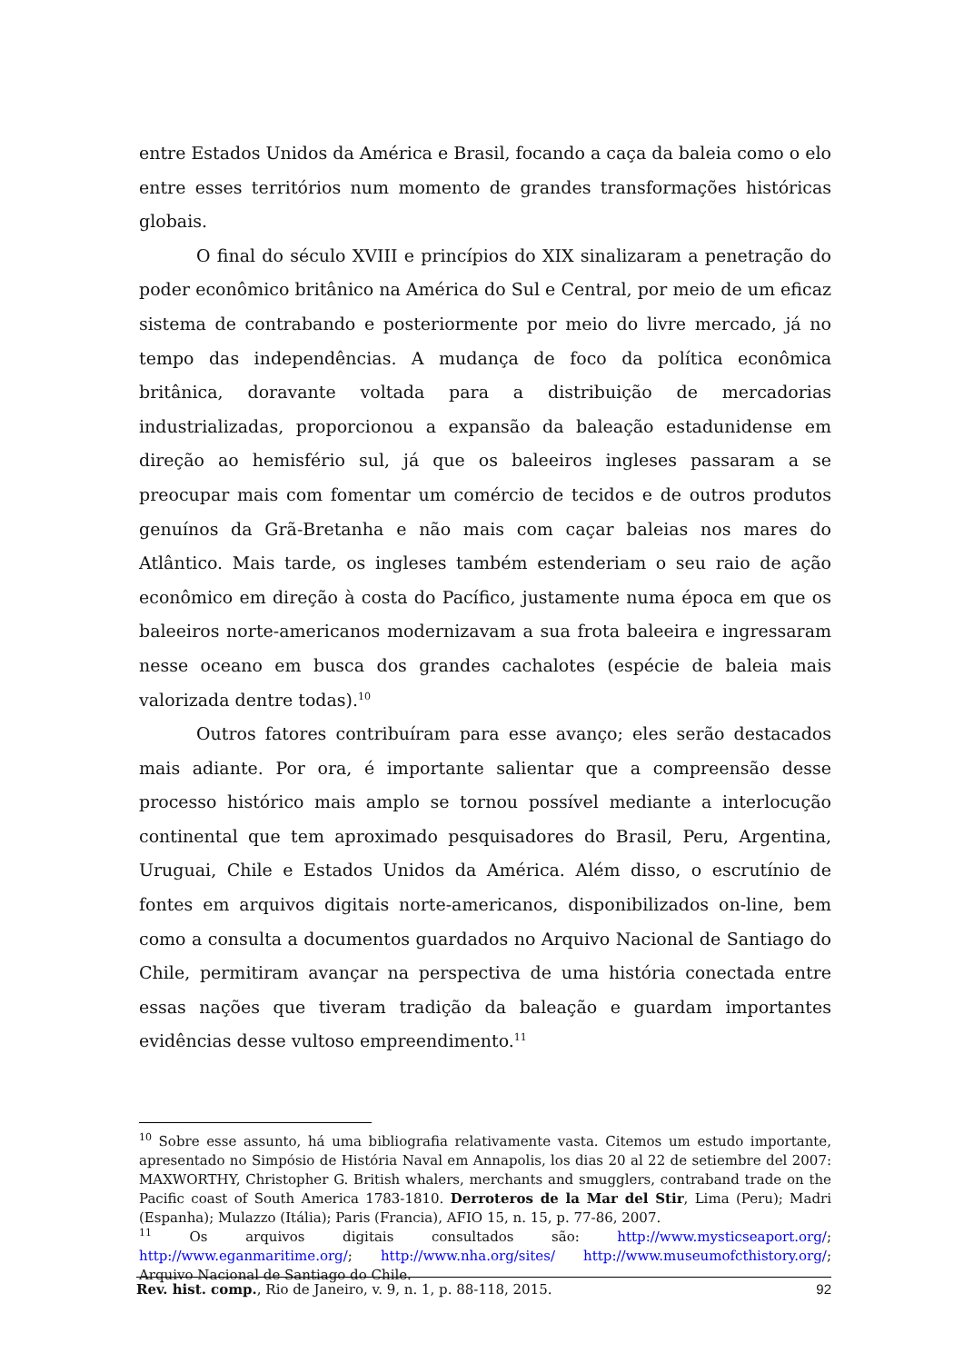entre Estados Unidos da América e Brasil, focando a caça da baleia como o elo entre esses territórios num momento de grandes transformações históricas globais.
O final do século XVIII e princípios do XIX sinalizaram a penetração do poder econômico britânico na América do Sul e Central, por meio de um eficaz sistema de contrabando e posteriormente por meio do livre mercado, já no tempo das independências. A mudança de foco da política econômica britânica, doravante voltada para a distribuição de mercadorias industrializadas, proporcionou a expansão da baleação estadunidense em direção ao hemisfério sul, já que os baleeiros ingleses passaram a se preocupar mais com fomentar um comércio de tecidos e de outros produtos genuínos da Grã-Bretanha e não mais com caçar baleias nos mares do Atlântico. Mais tarde, os ingleses também estenderiam o seu raio de ação econômico em direção à costa do Pacífico, justamente numa época em que os baleeiros norte-americanos modernizavam a sua frota baleeira e ingressaram nesse oceano em busca dos grandes cachalotes (espécie de baleia mais valorizada dentre todas).<sup>10</sup>
Outros fatores contribuíram para esse avanço; eles serão destacados mais adiante. Por ora, é importante salientar que a compreensão desse processo histórico mais amplo se tornou possível mediante a interlocução continental que tem aproximado pesquisadores do Brasil, Peru, Argentina, Uruguai, Chile e Estados Unidos da América. Além disso, o escrutínio de fontes em arquivos digitais norte-americanos, disponibilizados on-line, bem como a consulta a documentos guardados no Arquivo Nacional de Santiago do Chile, permitiram avançar na perspectiva de uma história conectada entre essas nações que tiveram tradição da baleação e guardam importantes evidências desse vultoso empreendimento.<sup>11</sup>
<sup>10</sup> Sobre esse assunto, há uma bibliografia relativamente vasta. Citemos um estudo importante, apresentado no Simpósio de História Naval em Annapolis, los dias 20 al 22 de setiembre del 2007: MAXWORTHY, Christopher G. British whalers, merchants and smugglers, contraband trade on the Pacific coast of South America 1783-1810. Derroteros de la Mar del Stir, Lima (Peru); Madri (Espanha); Mulazzo (Itália); Paris (Francia), AFIO 15, n. 15, p. 77-86, 2007.
<sup>11</sup> Os arquivos digitais consultados são: http://www.mysticseaport.org/; http://www.eganmaritime.org/; http://www.nha.org/sites/ http://www.museumofcthistory.org/; Arquivo Nacional de Santiago do Chile.
Rev. hist. comp., Rio de Janeiro, v. 9, n. 1, p. 88-118, 2015. 92